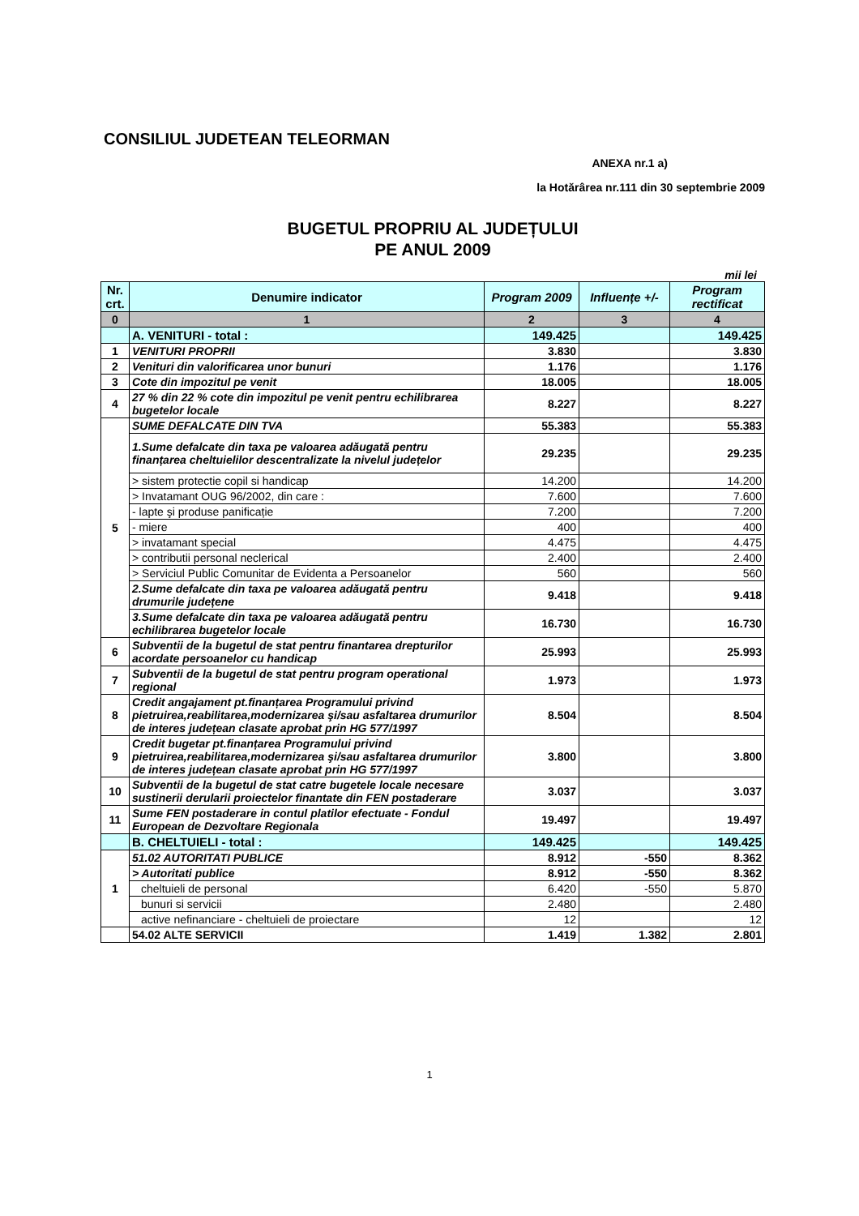CONSILIUL JUDETEAN TELEORMAN
ANEXA nr.1 a)
la Hotărârea nr.111 din 30 septembrie 2009
BUGETUL PROPRIU AL JUDEȚULUI
PE ANUL 2009
mii lei
| Nr. crt. | Denumire indicator | Program 2009 | Influențe +/- | Program rectificat |
| --- | --- | --- | --- | --- |
| 0 | 1 | 2 | 3 | 4 |
| | A. VENITURI - total : | 149.425 | | 149.425 |
| 1 | VENITURI PROPRII | 3.830 | | 3.830 |
| 2 | Venituri din valorificarea unor bunuri | 1.176 | | 1.176 |
| 3 | Cote din impozitul pe venit | 18.005 | | 18.005 |
| 4 | 27 % din 22 % cote din impozitul pe venit pentru echilibrarea bugetelor locale | 8.227 | | 8.227 |
| 5 | SUME DEFALCATE DIN TVA | 55.383 | | 55.383 |
| | 1.Sume defalcate din taxa pe valoarea adăugată pentru finanțarea cheltuielilor descentralizate la nivelul județelor | 29.235 | | 29.235 |
| | > sistem protectie copil si handicap | 14.200 | | 14.200 |
| | > Invatamant OUG 96/2002, din care : | 7.600 | | 7.600 |
| | - lapte şi produse panificație | 7.200 | | 7.200 |
| | - miere | 400 | | 400 |
| | > invatamant special | 4.475 | | 4.475 |
| | > contributii personal neclerical | 2.400 | | 2.400 |
| | > Serviciul Public Comunitar de Evidenta a Persoanelor | 560 | | 560 |
| | 2.Sume defalcate din taxa pe valoarea adăugată pentru drumurile județene | 9.418 | | 9.418 |
| | 3.Sume defalcate din taxa pe valoarea adăugată pentru echilibrarea bugetelor locale | 16.730 | | 16.730 |
| 6 | Subventii de la bugetul de stat pentru finantarea drepturilor acordate persoanelor cu handicap | 25.993 | | 25.993 |
| 7 | Subventii de la bugetul de stat pentru program operational regional | 1.973 | | 1.973 |
| 8 | Credit angajament pt.finanțarea Programului privind pietruirea,reabilitarea,modernizarea şi/sau asfaltarea drumurilor de interes județean clasate aprobat prin HG 577/1997 | 8.504 | | 8.504 |
| 9 | Credit bugetar pt.finanțarea Programului privind pietruirea,reabilitarea,modernizarea şi/sau asfaltarea drumurilor de interes județean clasate aprobat prin HG 577/1997 | 3.800 | | 3.800 |
| 10 | Subventii de la bugetul de stat catre bugetele locale necesare sustinerii derularii proiectelor finantate din FEN postaderare | 3.037 | | 3.037 |
| 11 | Sume FEN postaderare in contul platilor efectuate - Fondul European de Dezvoltare Regionala | 19.497 | | 19.497 |
| | B. CHELTUIELI - total : | 149.425 | | 149.425 |
| 1 | 51.02 AUTORITATI PUBLICE | 8.912 | -550 | 8.362 |
| | > Autoritati publice | 8.912 | -550 | 8.362 |
| | cheltuieli de personal | 6.420 | -550 | 5.870 |
| | bunuri si servicii | 2.480 | | 2.480 |
| | active nefinanciare - cheltuieli de proiectare | 12 | | 12 |
| | 54.02 ALTE SERVICII | 1.419 | 1.382 | 2.801 |
1